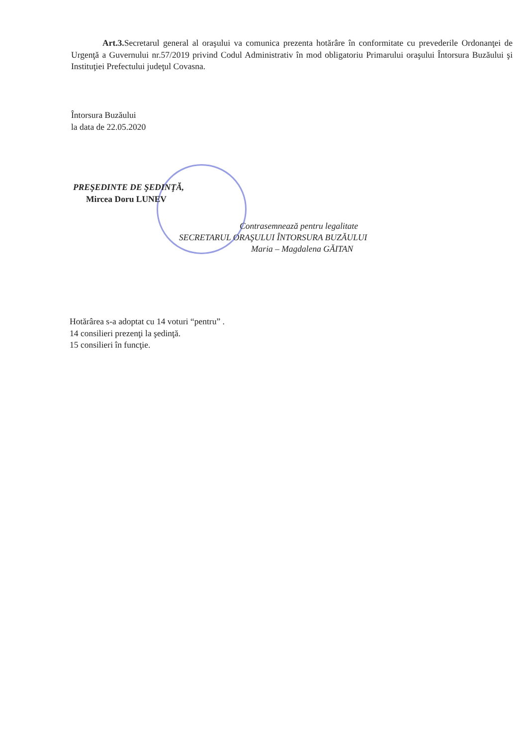Art.3. Secretarul general al oraşului va comunica prezenta hotărâre în conformitate cu prevederile Ordonanţei de Urgenţă a Guvernului nr.57/2019 privind Codul Administrativ în mod obligatoriu Primarului oraşului Întorsura Buzăului şi Instituţiei Prefectului judeţul Covasna.
Întorsura Buzăului
la data de 22.05.2020
PREŞEDINTE DE ŞEDINŢĂ,
Mircea Doru LUNEV
Contrasemnează pentru legalitate
SECRETARUL ORAŞULUI ÎNTORSURA BUZĂULUI
Maria – Magdalena GĂITAN
Hotărârea s-a adoptat cu 14 voturi “pentru” .
14 consilieri prezenţi la şedinţă.
15 consilieri în funcţie.